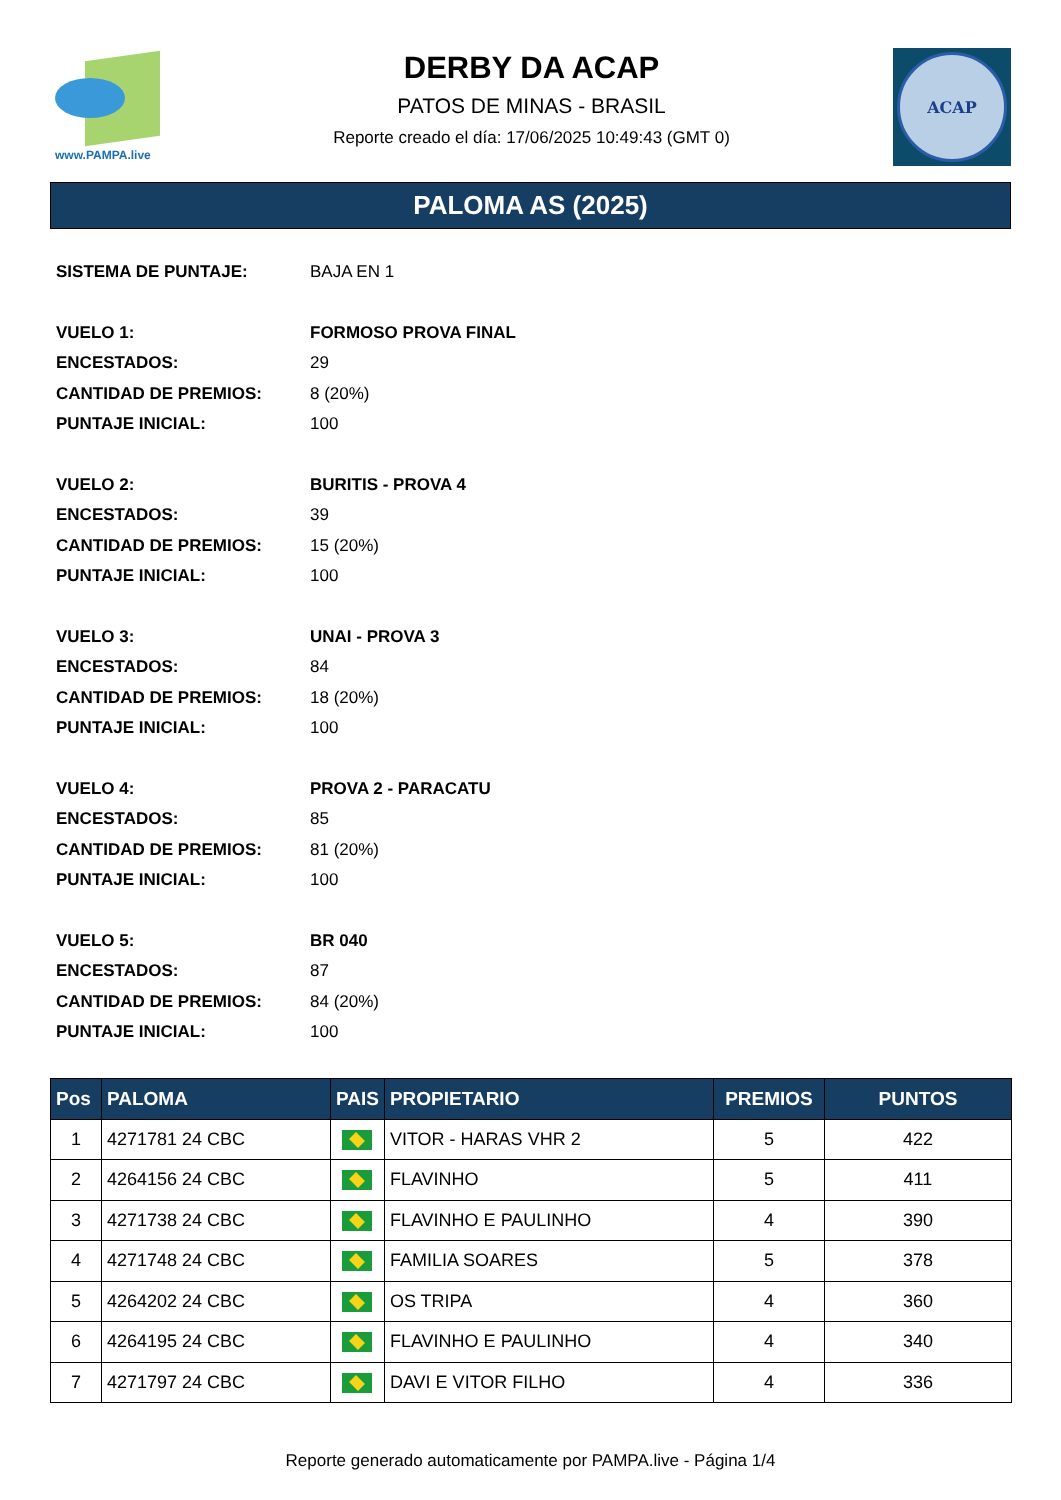www.PAMPA.live
DERBY DA ACAP
PATOS DE MINAS - BRASIL
Reporte creado el día: 17/06/2025 10:49:43 (GMT 0)
ACAP
PALOMA AS (2025)
SISTEMA DE PUNTAJE: BAJA EN 1
VUELO 1: FORMOSO PROVA FINAL
ENCESTADOS: 29
CANTIDAD DE PREMIOS: 8 (20%)
PUNTAJE INICIAL: 100
VUELO 2: BURITIS - PROVA 4
ENCESTADOS: 39
CANTIDAD DE PREMIOS: 15 (20%)
PUNTAJE INICIAL: 100
VUELO 3: UNAI - PROVA 3
ENCESTADOS: 84
CANTIDAD DE PREMIOS: 18 (20%)
PUNTAJE INICIAL: 100
VUELO 4: PROVA 2 - PARACATU
ENCESTADOS: 85
CANTIDAD DE PREMIOS: 81 (20%)
PUNTAJE INICIAL: 100
VUELO 5: BR 040
ENCESTADOS: 87
CANTIDAD DE PREMIOS: 84 (20%)
PUNTAJE INICIAL: 100
| Pos | PALOMA | PAIS | PROPIETARIO | PREMIOS | PUNTOS |
| --- | --- | --- | --- | --- | --- |
| 1 | 4271781 24 CBC | | VITOR - HARAS VHR 2 | 5 | 422 |
| 2 | 4264156 24 CBC | | FLAVINHO | 5 | 411 |
| 3 | 4271738 24 CBC | | FLAVINHO E PAULINHO | 4 | 390 |
| 4 | 4271748 24 CBC | | FAMILIA SOARES | 5 | 378 |
| 5 | 4264202 24 CBC | | OS TRIPA | 4 | 360 |
| 6 | 4264195 24 CBC | | FLAVINHO E PAULINHO | 4 | 340 |
| 7 | 4271797 24 CBC | | DAVI E VITOR FILHO | 4 | 336 |
Reporte generado automaticamente por PAMPA.live - Página 1/4